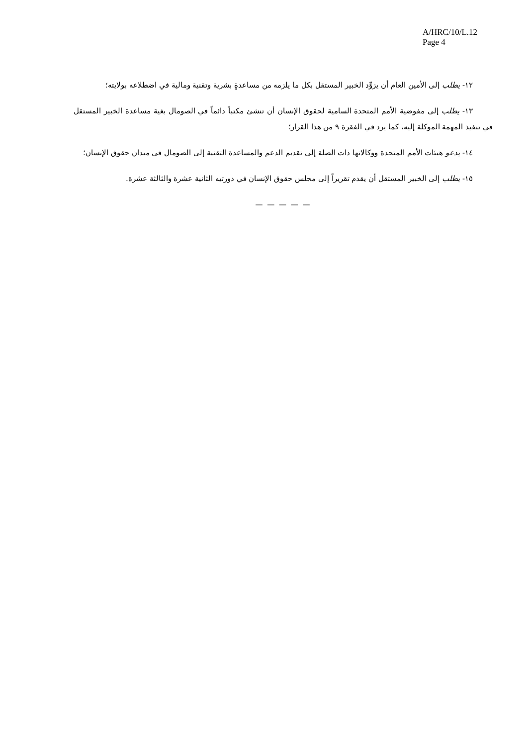A/HRC/10/L.12
Page 4
١٢- يطلب إلى الأمين العام أن يزوِّد الخبير المستقل بكل ما يلزمه من مساعدةٍ بشرية وتقنية ومالية في اضطلاعه بولايته؛
١٣- يطلب إلى مفوضية الأمم المتحدة السامية لحقوق الإنسان أن تنشئ مكتباً دائماً في الصومال بغية مساعدة الخبير المستقل في تنفيذ المهمة الموكلة إليه، كما يرد في الفقرة ٩ من هذا القرار؛
١٤- يدعو هيئات الأمم المتحدة ووكالاتها ذات الصلة إلى تقديم الدعم والمساعدة التقنية إلى الصومال في ميدان حقوق الإنسان؛
١٥- يطلب إلى الخبير المستقل أن يقدم تقريراً إلى مجلس حقوق الإنسان في دورتيه الثانية عشرة والثالثة عشرة.
— — — — —